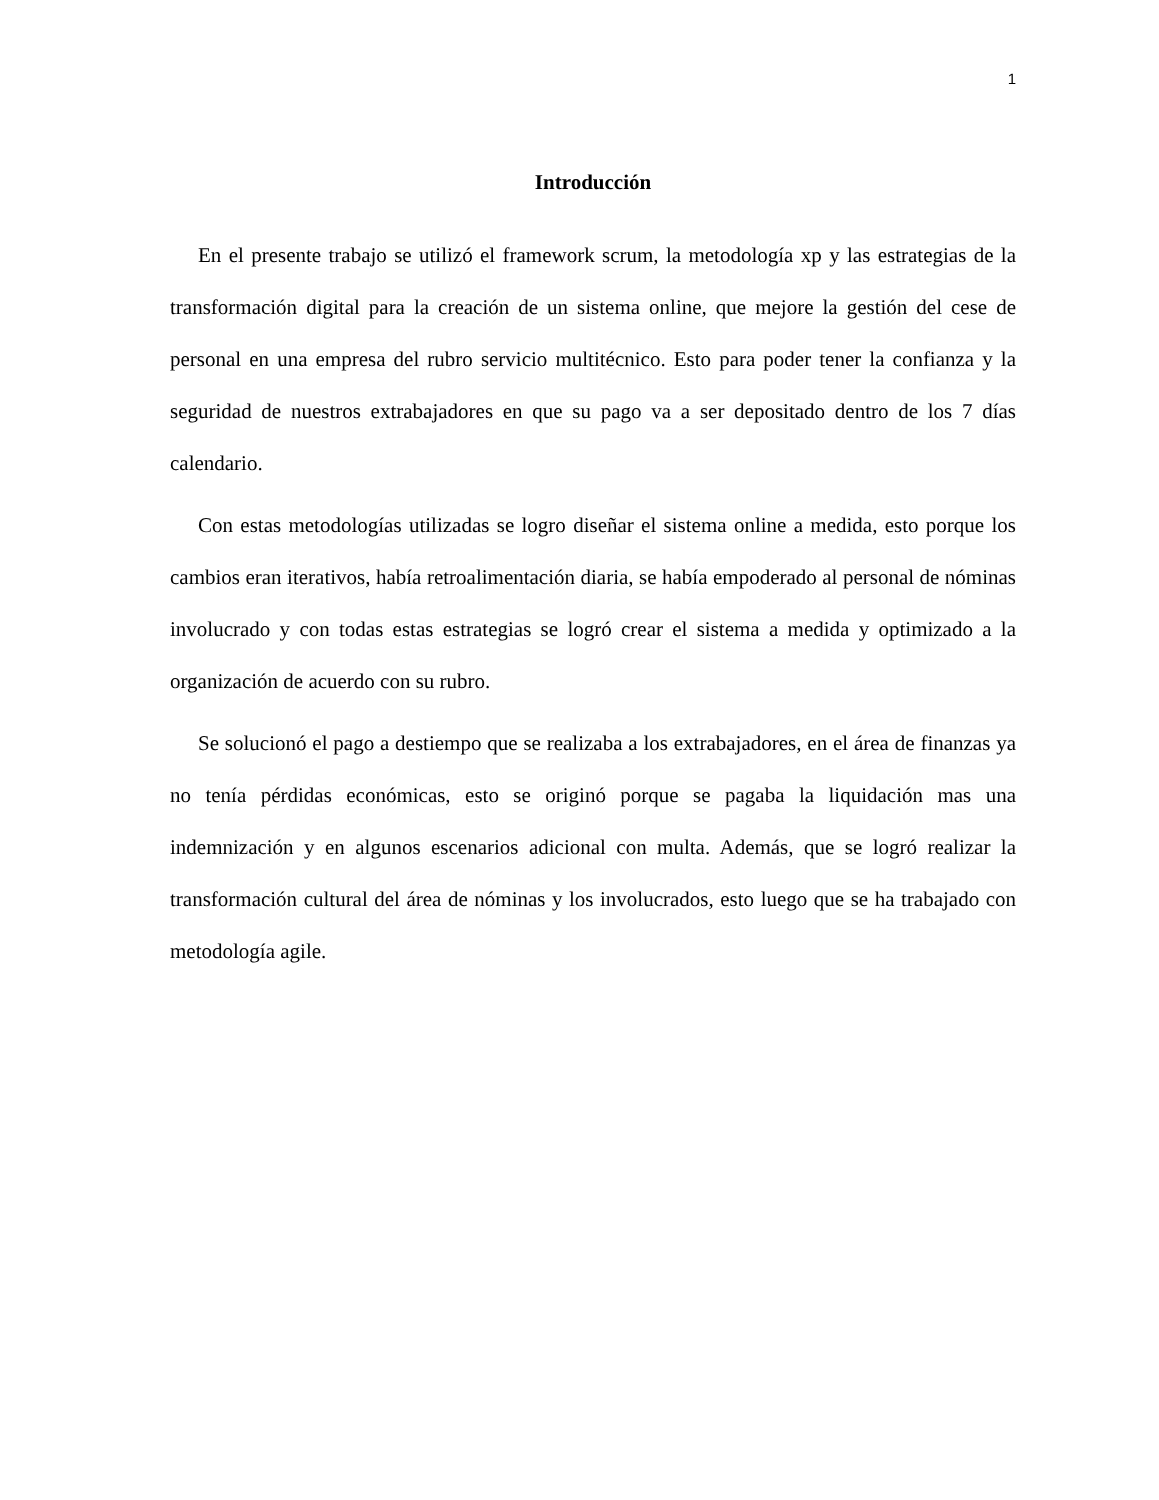1
Introducción
En el presente trabajo se utilizó el framework scrum, la metodología xp y las estrategias de la transformación digital para la creación de un sistema online, que mejore la gestión del cese de personal en una empresa del rubro servicio multitécnico. Esto para poder tener la confianza y la seguridad de nuestros extrabajadores en que su pago va a ser depositado dentro de los 7 días calendario.
Con estas metodologías utilizadas se logro diseñar el sistema online a medida, esto porque los cambios eran iterativos, había retroalimentación diaria, se había empoderado al personal de nóminas involucrado y con todas estas estrategias se logró crear el sistema a medida y optimizado a la organización de acuerdo con su rubro.
Se solucionó el pago a destiempo que se realizaba a los extrabajadores, en el área de finanzas ya no tenía pérdidas económicas, esto se originó porque se pagaba la liquidación mas una indemnización y en algunos escenarios adicional con multa. Además, que se logró realizar la transformación cultural del área de nóminas y los involucrados, esto luego que se ha trabajado con metodología agile.